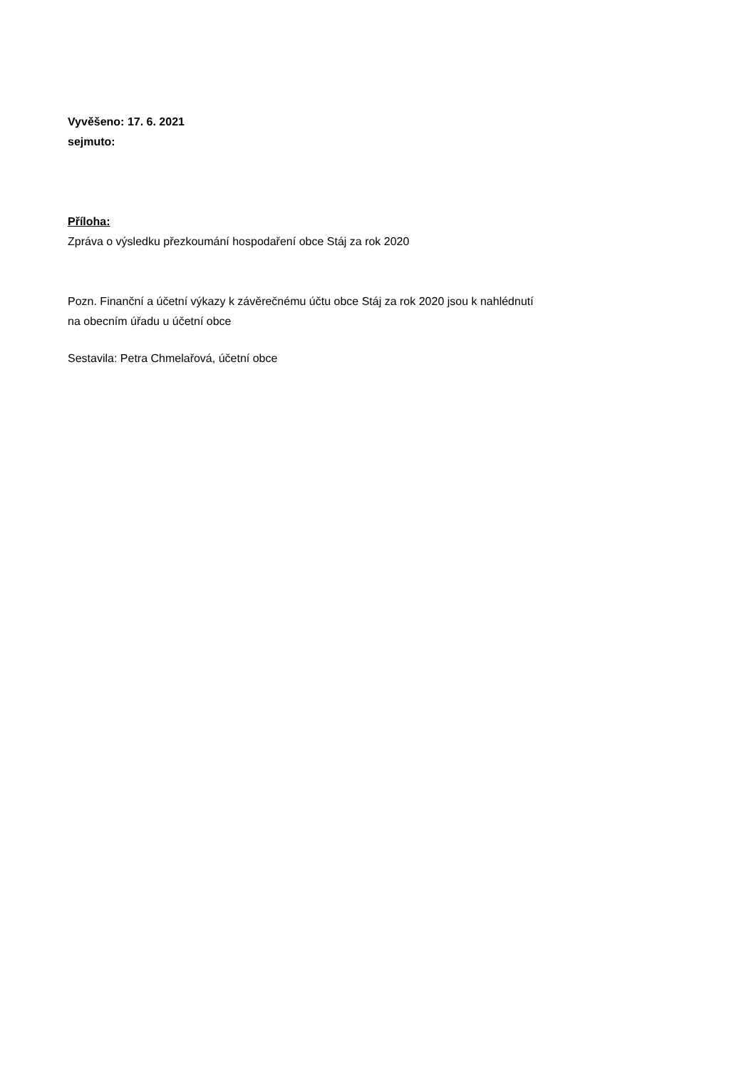Vyvěšeno: 17. 6. 2021
sejmuto:
Příloha:
Zpráva o výsledku přezkoumání hospodaření obce Stáj za rok 2020
Pozn. Finanční a účetní výkazy k závěrečnému účtu obce Stáj za rok 2020 jsou k nahlédnutí
na obecním úřadu u účetní obce
Sestavila: Petra Chmelařová, účetní obce